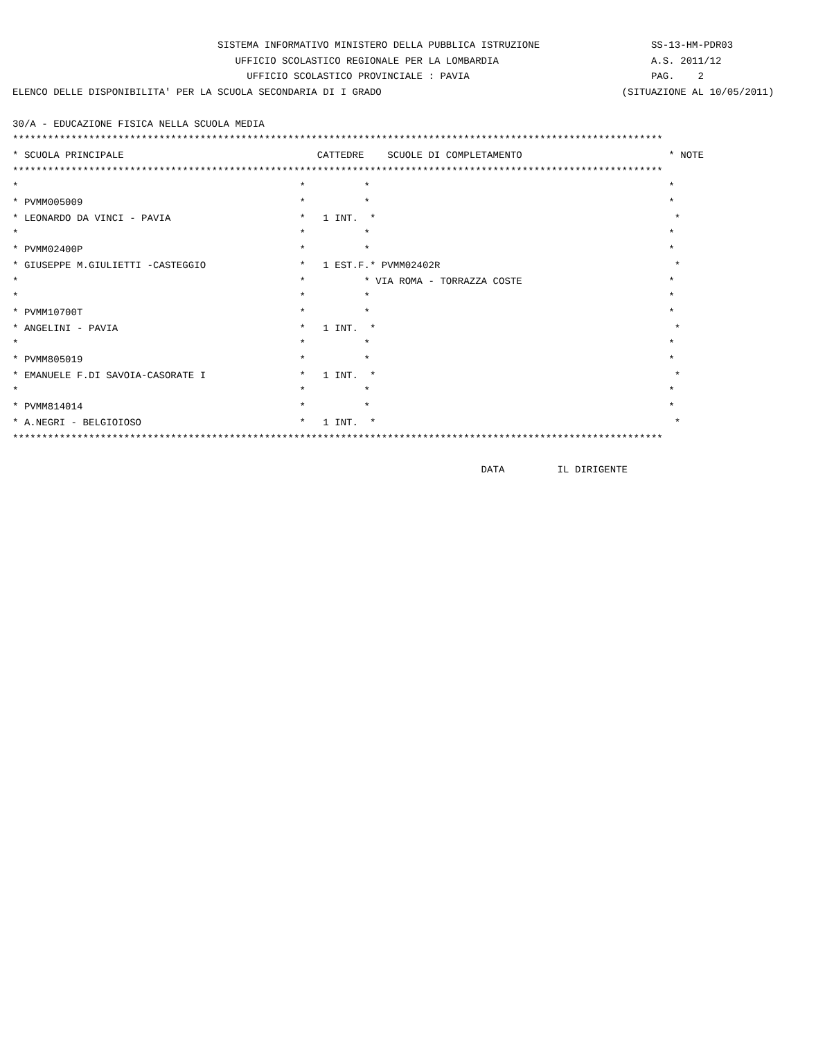SISTEMA INFORMATIVO MINISTERO DELLA PUBBLICA ISTRUZIONE                   SS-13-HM-PDR03
                                      UFFICIO SCOLASTICO REGIONALE PER LA LOMBARDIA                          A.S. 2011/12
                                        UFFICIO SCOLASTICO PROVINCIALE : PAVIA                               PAG.    2
ELENCO DELLE DISPONIBILITA' PER LA SCUOLA SECONDARIA DI I GRADO                                         (SITUAZIONE AL 10/05/2011)

30/A - EDUCAZIONE FISICA NELLA SCUOLA MEDIA
***************************************************************************************************************
* SCUOLA PRINCIPALE                                 CATTEDRE    SCUOLE DI COMPLETAMENTO                         * NOTE
***************************************************************************************************************
*                                                *          *                                                   *
* PVMM005009                                     *          *                                                   *
* LEONARDO DA VINCI - PAVIA                      *   1 INT.  *                                                   *
*                                                *          *                                                   *
* PVMM02400P                                     *          *                                                   *
* GIUSEPPE M.GIULIETTI -CASTEGGIO                *   1 EST.F.* PVMM02402R                                        *
*                                                *          * VIA ROMA - TORRAZZA COSTE                         *
*                                                *          *                                                   *
* PVMM10700T                                     *          *                                                   *
* ANGELINI - PAVIA                               *   1 INT.  *                                                   *
*                                                *          *                                                   *
* PVMM805019                                     *          *                                                   *
* EMANUELE F.DI SAVOIA-CASORATE I                *   1 INT.  *                                                   *
*                                                *          *                                                   *
* PVMM814014                                     *          *                                                   *
* A.NEGRI - BELGIOIOSO                           *   1 INT.  *                                                   *
***************************************************************************************************************

                                                                                DATA         IL DIRIGENTE